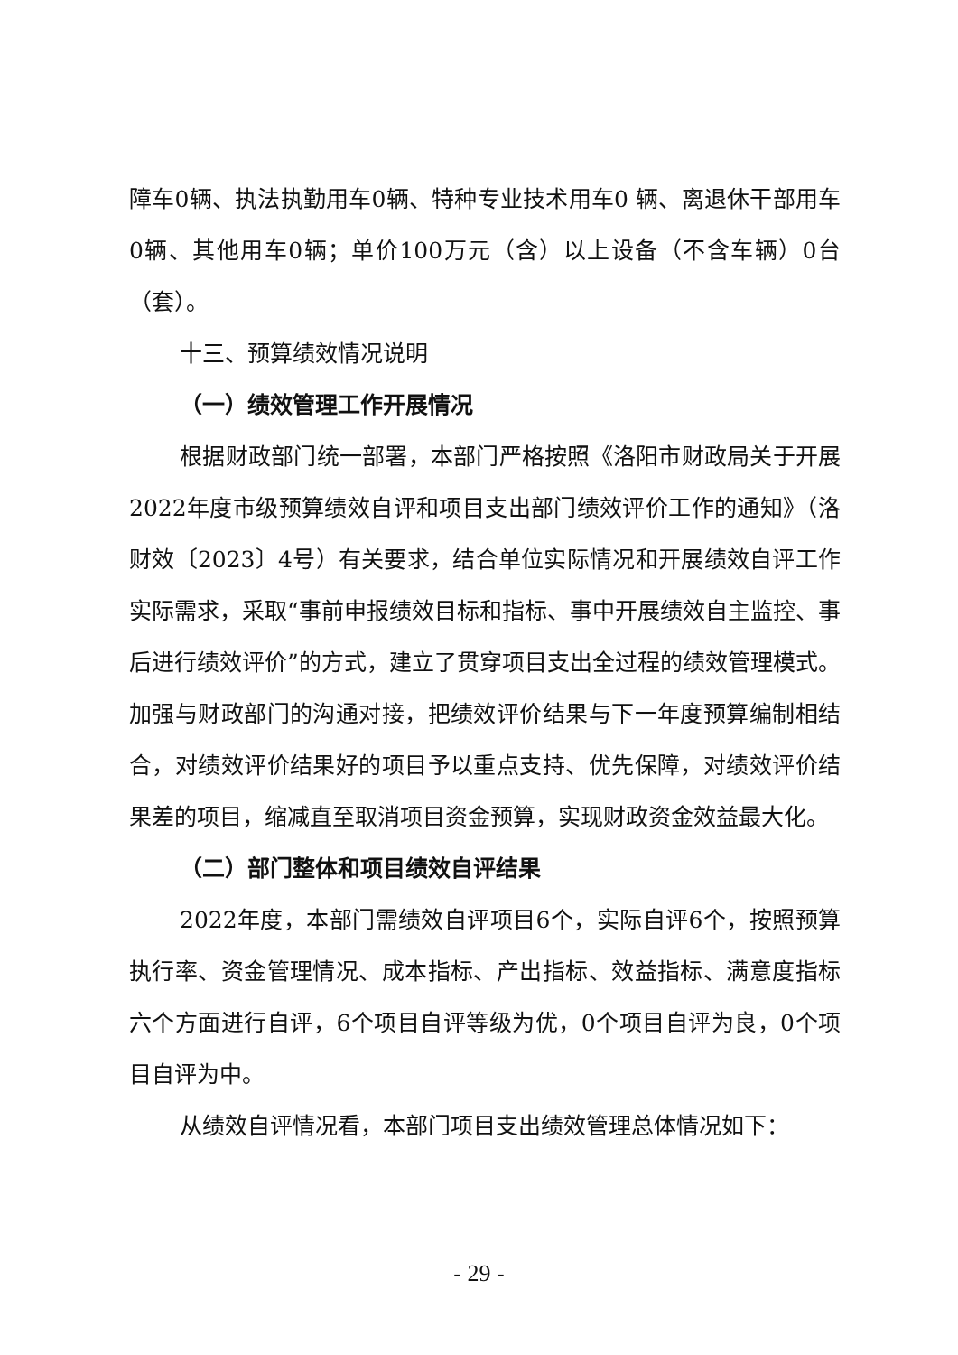障车0辆、执法执勤用车0辆、特种专业技术用车0 辆、离退休干部用车0辆、其他用车0辆；单价100万元（含）以上设备（不含车辆）0台（套）。
十三、预算绩效情况说明
（一）绩效管理工作开展情况
根据财政部门统一部署，本部门严格按照《洛阳市财政局关于开展2022年度市级预算绩效自评和项目支出部门绩效评价工作的通知》（洛财效〔2023〕4号）有关要求，结合单位实际情况和开展绩效自评工作实际需求，采取“事前申报绩效目标和指标、事中开展绩效自主监控、事后进行绩效评价”的方式，建立了贯穿项目支出全过程的绩效管理模式。加强与财政部门的沟通对接，把绩效评价结果与下一年度预算编制相结合，对绩效评价结果好的项目予以重点支持、优先保障，对绩效评价结果差的项目，缩减直至取消项目资金预算，实现财政资金效益最大化。
（二）部门整体和项目绩效自评结果
2022年度，本部门需绩效自评项目6个，实际自评6个，按照预算执行率、资金管理情况、成本指标、产出指标、效益指标、满意度指标六个方面进行自评，6个项目自评等级为优，0个项目自评为良，0个项目自评为中。
从绩效自评情况看，本部门项目支出绩效管理总体情况如下：
- 29 -